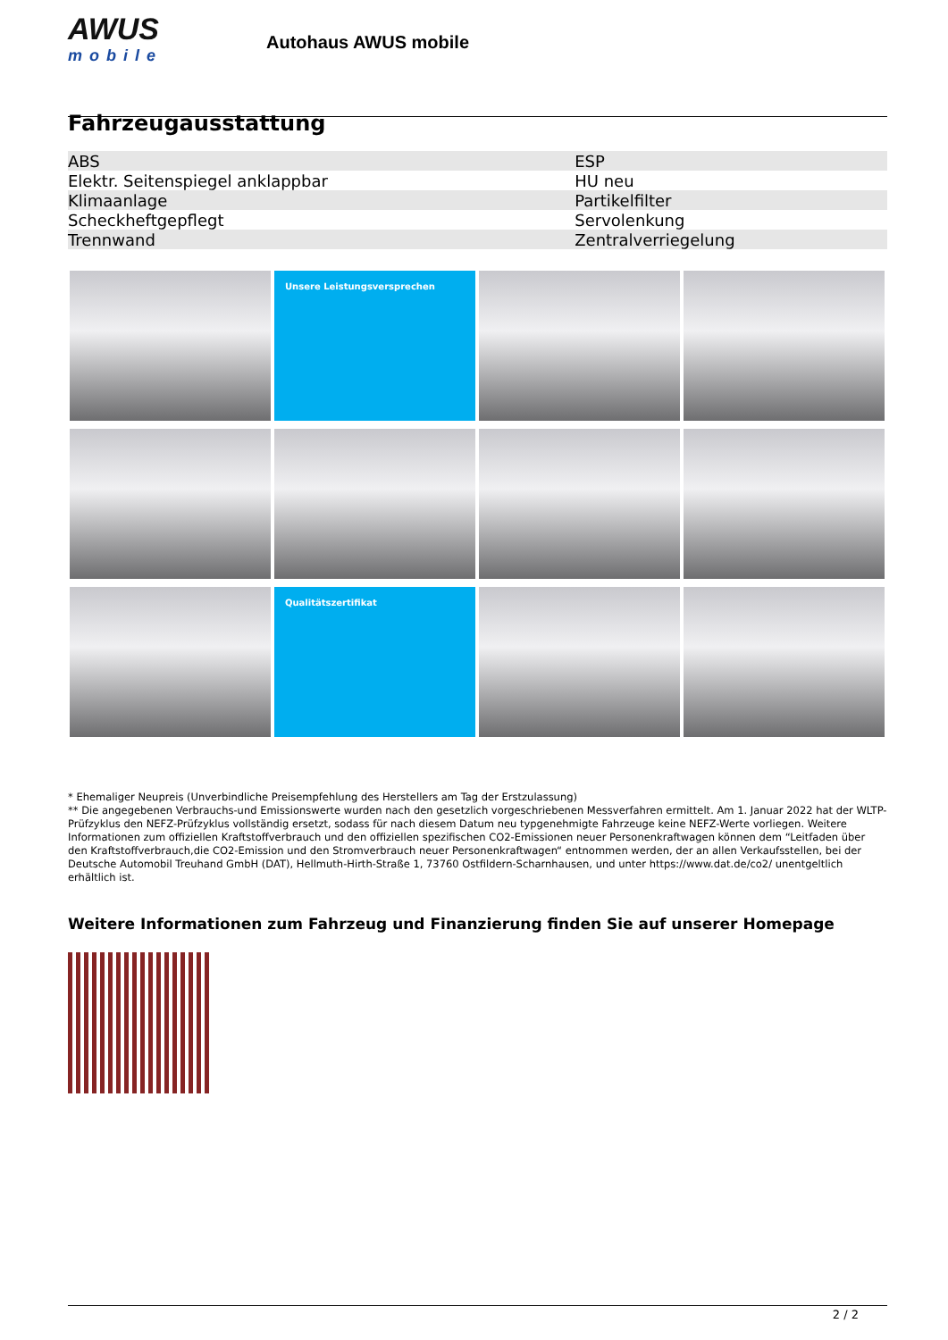AWUS
mobile
Autohaus AWUS mobile
Fahrzeugausstattung
| ABS | ESP |
| Elektr. Seitenspiegel anklappbar | HU neu |
| Klimaanlage | Partikelfilter |
| Scheckheftgepflegt | Servolenkung |
| Trennwand | Zentralverriegelung |
Unsere Leistungsversprechen
Qualitätszertifikat
* Ehemaliger Neupreis (Unverbindliche Preisempfehlung des Herstellers am Tag der Erstzulassung)
** Die angegebenen Verbrauchs-und Emissionswerte wurden nach den gesetzlich vorgeschriebenen Messverfahren ermittelt. Am 1. Januar 2022 hat der WLTP-Prüfzyklus den NEFZ-Prüfzyklus vollständig ersetzt, sodass für nach diesem Datum neu typgenehmigte Fahrzeuge keine NEFZ-Werte vorliegen. Weitere Informationen zum offiziellen Kraftstoffverbrauch und den offiziellen spezifischen CO2-Emissionen neuer Personenkraftwagen können dem “Leitfaden über den Kraftstoffverbrauch,die CO2-Emission und den Stromverbrauch neuer Personenkraftwagen“ entnommen werden, der an allen Verkaufsstellen, bei der Deutsche Automobil Treuhand GmbH (DAT), Hellmuth-Hirth-Straße 1, 73760 Ostfildern-Scharnhausen, und unter https://www.dat.de/co2/ unentgeltlich erhältlich ist.
Weitere Informationen zum Fahrzeug und Finanzierung finden Sie auf unserer Homepage
2 / 2